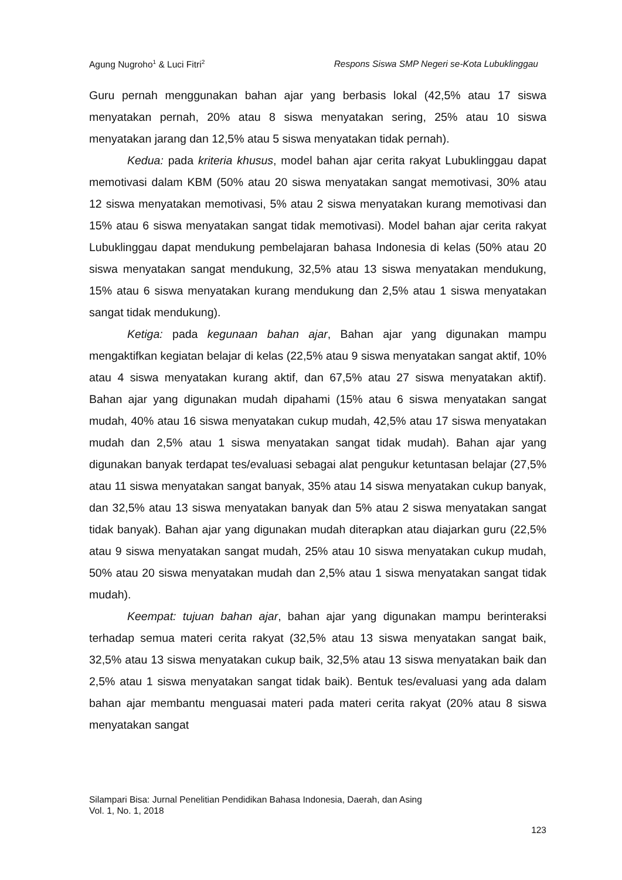Agung Nugroho<sup>1</sup> & Luci Fitri<sup>2</sup> Respons Siswa SMP Negeri se-Kota Lubuklinggau
Guru pernah menggunakan bahan ajar yang berbasis lokal (42,5% atau 17 siswa menyatakan pernah, 20% atau 8 siswa menyatakan sering, 25% atau 10 siswa menyatakan jarang dan 12,5% atau 5 siswa menyatakan tidak pernah).
Kedua: pada kriteria khusus, model bahan ajar cerita rakyat Lubuklinggau dapat memotivasi dalam KBM (50% atau 20 siswa menyatakan sangat memotivasi, 30% atau 12 siswa menyatakan memotivasi, 5% atau 2 siswa menyatakan kurang memotivasi dan 15% atau 6 siswa menyatakan sangat tidak memotivasi). Model bahan ajar cerita rakyat Lubuklinggau dapat mendukung pembelajaran bahasa Indonesia di kelas (50% atau 20 siswa menyatakan sangat mendukung, 32,5% atau 13 siswa menyatakan mendukung, 15% atau 6 siswa menyatakan kurang mendukung dan 2,5% atau 1 siswa menyatakan sangat tidak mendukung).
Ketiga: pada kegunaan bahan ajar, Bahan ajar yang digunakan mampu mengaktifkan kegiatan belajar di kelas (22,5% atau 9 siswa menyatakan sangat aktif, 10% atau 4 siswa menyatakan kurang aktif, dan 67,5% atau 27 siswa menyatakan aktif). Bahan ajar yang digunakan mudah dipahami (15% atau 6 siswa menyatakan sangat mudah, 40% atau 16 siswa menyatakan cukup mudah, 42,5% atau 17 siswa menyatakan mudah dan 2,5% atau 1 siswa menyatakan sangat tidak mudah). Bahan ajar yang digunakan banyak terdapat tes/evaluasi sebagai alat pengukur ketuntasan belajar (27,5% atau 11 siswa menyatakan sangat banyak, 35% atau 14 siswa menyatakan cukup banyak, dan 32,5% atau 13 siswa menyatakan banyak dan 5% atau 2 siswa menyatakan sangat tidak banyak). Bahan ajar yang digunakan mudah diterapkan atau diajarkan guru (22,5% atau 9 siswa menyatakan sangat mudah, 25% atau 10 siswa menyatakan cukup mudah, 50% atau 20 siswa menyatakan mudah dan 2,5% atau 1 siswa menyatakan sangat tidak mudah).
Keempat: tujuan bahan ajar, bahan ajar yang digunakan mampu berinteraksi terhadap semua materi cerita rakyat (32,5% atau 13 siswa menyatakan sangat baik, 32,5% atau 13 siswa menyatakan cukup baik, 32,5% atau 13 siswa menyatakan baik dan 2,5% atau 1 siswa menyatakan sangat tidak baik). Bentuk tes/evaluasi yang ada dalam bahan ajar membantu menguasai materi pada materi cerita rakyat (20% atau 8 siswa menyatakan sangat
Silampari Bisa: Jurnal Penelitian Pendidikan Bahasa Indonesia, Daerah, dan Asing
Vol. 1, No. 1, 2018
123